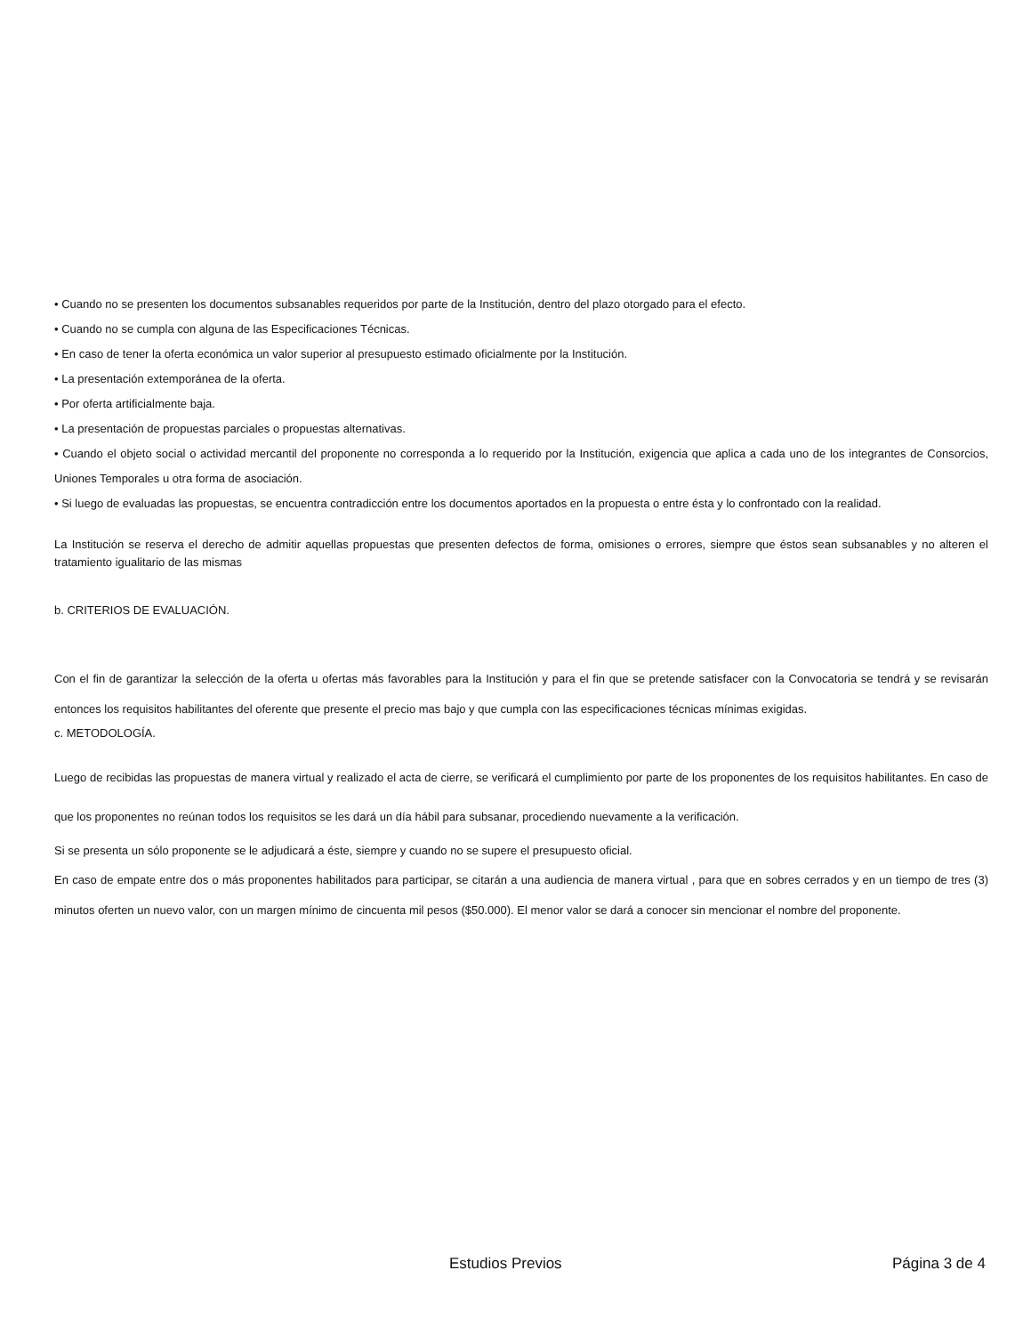• Cuando no se presenten los documentos subsanables requeridos por parte de la Institución, dentro del plazo otorgado para el efecto.
• Cuando no se cumpla con alguna de las Especificaciones Técnicas.
• En caso de tener la oferta económica un valor superior al presupuesto estimado oficialmente por la Institución.
• La presentación extemporánea de la oferta.
• Por oferta artificialmente baja.
• La presentación de propuestas parciales o propuestas alternativas.
• Cuando el objeto social o actividad mercantil del proponente no corresponda a lo requerido por la Institución, exigencia que aplica a cada uno de los integrantes de Consorcios, Uniones Temporales u otra forma de asociación.
• Si luego de evaluadas las propuestas, se encuentra contradicción entre los documentos aportados en la propuesta o entre ésta y lo confrontado con la realidad.
La Institución se reserva el derecho de admitir aquellas propuestas que presenten defectos de forma, omisiones o errores, siempre que éstos sean subsanables y no alteren el tratamiento igualitario de las mismas
b. CRITERIOS DE EVALUACIÓN.
Con el fin de garantizar la selección de la oferta u ofertas más favorables para la Institución y para el fin que se pretende satisfacer con la Convocatoria se tendrá y se revisarán entonces los requisitos habilitantes del oferente que presente el precio mas bajo y que cumpla con las especificaciones técnicas mínimas exigidas.
c. METODOLOGÍA.
Luego de recibidas las propuestas de manera virtual y realizado el acta de cierre, se verificará el cumplimiento por parte de los proponentes de los requisitos habilitantes. En caso de que los proponentes no reúnan todos los requisitos se les dará un día hábil para subsanar, procediendo nuevamente a la verificación.
Si se presenta un sólo proponente se le adjudicará a éste, siempre y cuando no se supere el presupuesto oficial.
En caso de empate entre dos o más proponentes habilitados para participar, se citarán a una audiencia de manera virtual , para que en sobres cerrados y en un tiempo de tres (3) minutos oferten un nuevo valor, con un margen mínimo de cincuenta mil pesos ($50.000). El menor valor se dará a conocer sin mencionar el nombre del proponente.
Estudios Previos Página 3 de 4